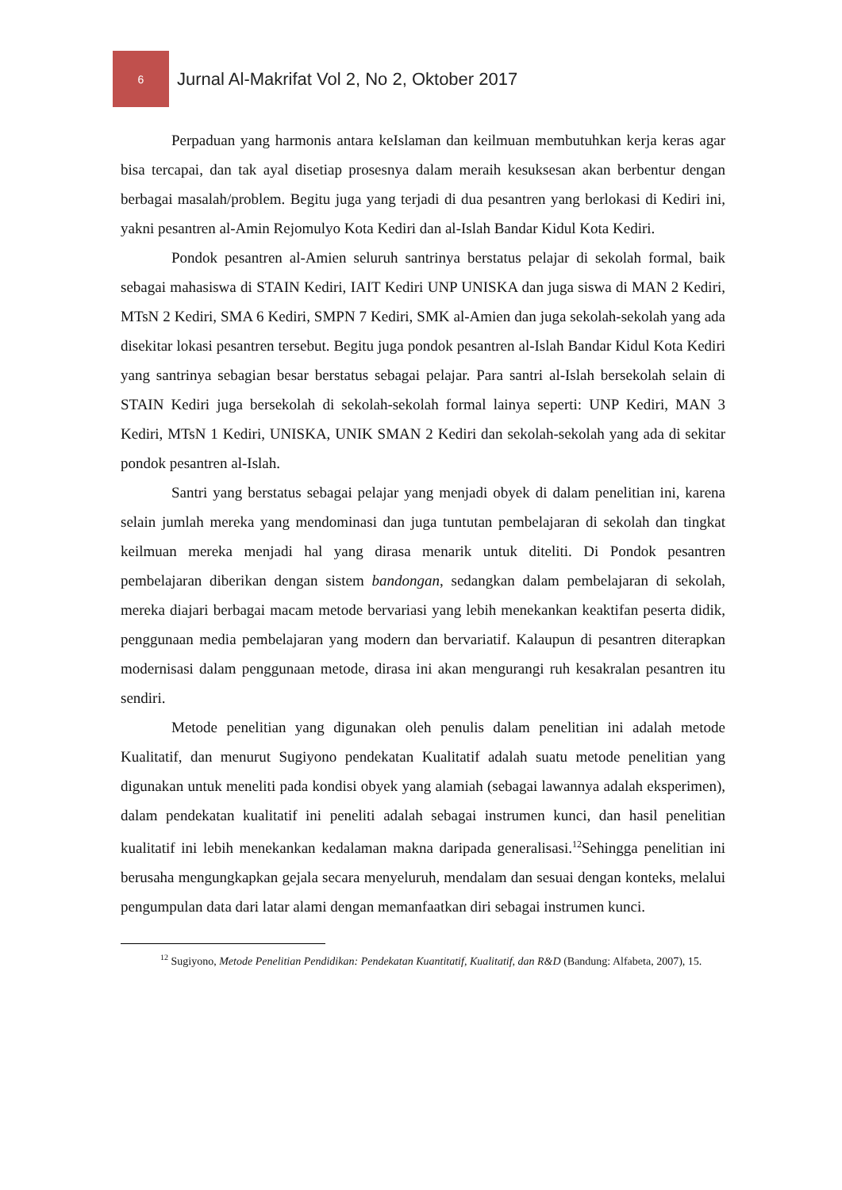6
Jurnal Al-Makrifat Vol 2, No 2, Oktober 2017
Perpaduan yang harmonis antara keIslaman dan keilmuan membutuhkan kerja keras agar bisa tercapai, dan tak ayal disetiap prosesnya dalam meraih kesuksesan akan berbentur dengan berbagai masalah/problem. Begitu juga yang terjadi di dua pesantren yang berlokasi di Kediri ini, yakni pesantren al-Amin Rejomulyo Kota Kediri dan al-Islah Bandar Kidul Kota Kediri.
Pondok pesantren al-Amien seluruh santrinya berstatus pelajar di sekolah formal, baik sebagai mahasiswa di STAIN Kediri, IAIT Kediri UNP UNISKA dan juga siswa di MAN 2 Kediri, MTsN 2 Kediri, SMA 6 Kediri, SMPN 7 Kediri, SMK al-Amien dan juga sekolah-sekolah yang ada disekitar lokasi pesantren tersebut. Begitu juga pondok pesantren al-Islah Bandar Kidul Kota Kediri yang santrinya sebagian besar berstatus sebagai pelajar. Para santri al-Islah bersekolah selain di STAIN Kediri juga bersekolah di sekolah-sekolah formal lainya seperti: UNP Kediri, MAN 3 Kediri, MTsN 1 Kediri, UNISKA, UNIK SMAN 2 Kediri dan sekolah-sekolah yang ada di sekitar pondok pesantren al-Islah.
Santri yang berstatus sebagai pelajar yang menjadi obyek di dalam penelitian ini, karena selain jumlah mereka yang mendominasi dan juga tuntutan pembelajaran di sekolah dan tingkat keilmuan mereka menjadi hal yang dirasa menarik untuk diteliti. Di Pondok pesantren pembelajaran diberikan dengan sistem bandongan, sedangkan dalam pembelajaran di sekolah, mereka diajari berbagai macam metode bervariasi yang lebih menekankan keaktifan peserta didik, penggunaan media pembelajaran yang modern dan bervariatif. Kalaupun di pesantren diterapkan modernisasi dalam penggunaan metode, dirasa ini akan mengurangi ruh kesakralan pesantren itu sendiri.
Metode penelitian yang digunakan oleh penulis dalam penelitian ini adalah metode Kualitatif, dan menurut Sugiyono pendekatan Kualitatif adalah suatu metode penelitian yang digunakan untuk meneliti pada kondisi obyek yang alamiah (sebagai lawannya adalah eksperimen), dalam pendekatan kualitatif ini peneliti adalah sebagai instrumen kunci, dan hasil penelitian kualitatif ini lebih menekankan kedalaman makna daripada generalisasi.<sup>12</sup>Sehingga penelitian ini berusaha mengungkapkan gejala secara menyeluruh, mendalam dan sesuai dengan konteks, melalui pengumpulan data dari latar alami dengan memanfaatkan diri sebagai instrumen kunci.
<sup>12</sup> Sugiyono, Metode Penelitian Pendidikan: Pendekatan Kuantitatif, Kualitatif, dan R&D (Bandung: Alfabeta, 2007), 15.